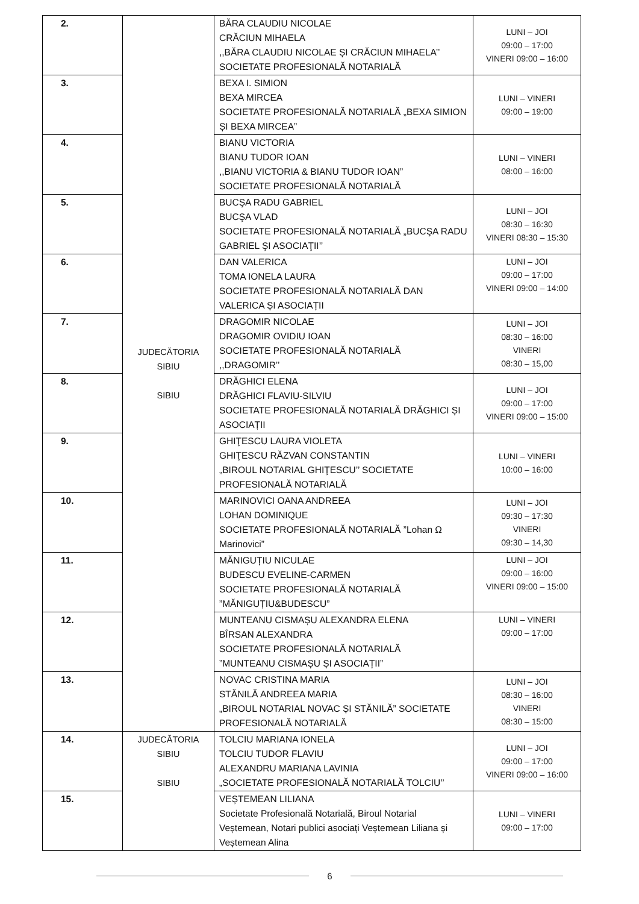| 2. | JUDECĂTORIA SIBIU SIBIU | BĂRA CLAUDIU NICOLAE CRĂCIUN MIHAELA ,,BĂRA CLAUDIU NICOLAE ȘI CRĂCIUN MIHAELA’’ SOCIETATE PROFESIONALĂ NOTARIALĂ | LUNI – JOI 09:00 – 17:00 VINERI 09:00 – 16:00 |
| 3. | | BEXA I. SIMION BEXA MIRCEA SOCIETATE PROFESIONALĂ NOTARIALĂ „BEXA SIMION ȘI BEXA MIRCEA” | LUNI – VINERI 09:00 – 19:00 |
| 4. | | BIANU VICTORIA BIANU TUDOR IOAN ,,BIANU VICTORIA & BIANU TUDOR IOAN” SOCIETATE PROFESIONALĂ NOTARIALĂ | LUNI – VINERI 08:00 – 16:00 |
| 5. | | BUCŞA RADU GABRIEL BUCŞA VLAD SOCIETATE PROFESIONALĂ NOTARIALĂ „BUCŞA RADU GABRIEL ŞI ASOCIAŢII’’ | LUNI – JOI 08:30 – 16:30 VINERI 08:30 – 15:30 |
| 6. | | DAN VALERICA TOMA IONELA LAURA SOCIETATE PROFESIONALĂ NOTARIALĂ DAN VALERICA ȘI ASOCIAȚII | LUNI – JOI 09:00 – 17:00 VINERI 09:00 – 14:00 |
| 7. | | DRAGOMIR NICOLAE DRAGOMIR OVIDIU IOAN SOCIETATE PROFESIONALĂ NOTARIALĂ ,,DRAGOMIR’’ | LUNI – JOI 08:30 – 16:00 VINERI 08:30 – 15,00 |
| 8. | | DRĂGHICI ELENA DRĂGHICI FLAVIU-SILVIU SOCIETATE PROFESIONALĂ NOTARIALĂ DRĂGHICI ȘI ASOCIAȚII | LUNI – JOI 09:00 – 17:00 VINERI 09:00 – 15:00 |
| 9. | | GHIŢESCU LAURA VIOLETA GHIŢESCU RĂZVAN CONSTANTIN „BIROUL NOTARIAL GHIŢESCU’’ SOCIETATE PROFESIONALĂ NOTARIALĂ | LUNI – VINERI 10:00 – 16:00 |
| 10. | | MARINOVICI OANA ANDREEA LOHAN DOMINIQUE SOCIETATE PROFESIONALĂ NOTARIALĂ ”Lohan Ω Marinovici” | LUNI – JOI 09:30 – 17:30 VINERI 09:30 – 14,30 |
| 11. | | MĂNIGUȚIU NICULAE BUDESCU EVELINE-CARMEN SOCIETATE PROFESIONALĂ NOTARIALĂ ”MĂNIGUȚIU&BUDESCU” | LUNI – JOI 09:00 – 16:00 VINERI 09:00 – 15:00 |
| 12. | | MUNTEANU CISMAȘU ALEXANDRA ELENA BÎRSAN ALEXANDRA SOCIETATE PROFESIONALĂ NOTARIALĂ ”MUNTEANU CISMAȘU ȘI ASOCIAȚII” | LUNI – VINERI 09:00 – 17:00 |
| 13. | | NOVAC CRISTINA MARIA STĂNILĂ ANDREEA MARIA „BIROUL NOTARIAL NOVAC ȘI STĂNILĂ” SOCIETATE PROFESIONALĂ NOTARIALĂ | LUNI – JOI 08:30 – 16:00 VINERI 08:30 – 15:00 |
| 14. | JUDECĂTORIA SIBIU SIBIU | TOLCIU MARIANA IONELA TOLCIU TUDOR FLAVIU ALEXANDRU MARIANA LAVINIA „SOCIETATE PROFESIONALĂ NOTARIALĂ TOLCIU’’ | LUNI – JOI 09:00 – 17:00 VINERI 09:00 – 16:00 |
| 15. | | VEȘTEMEAN LILIANA Societate Profesională Notarială, Biroul Notarial Veștemean, Notari publici asociați Veștemean Liliana și Veștemean Alina | LUNI – VINERI 09:00 – 17:00 |
6